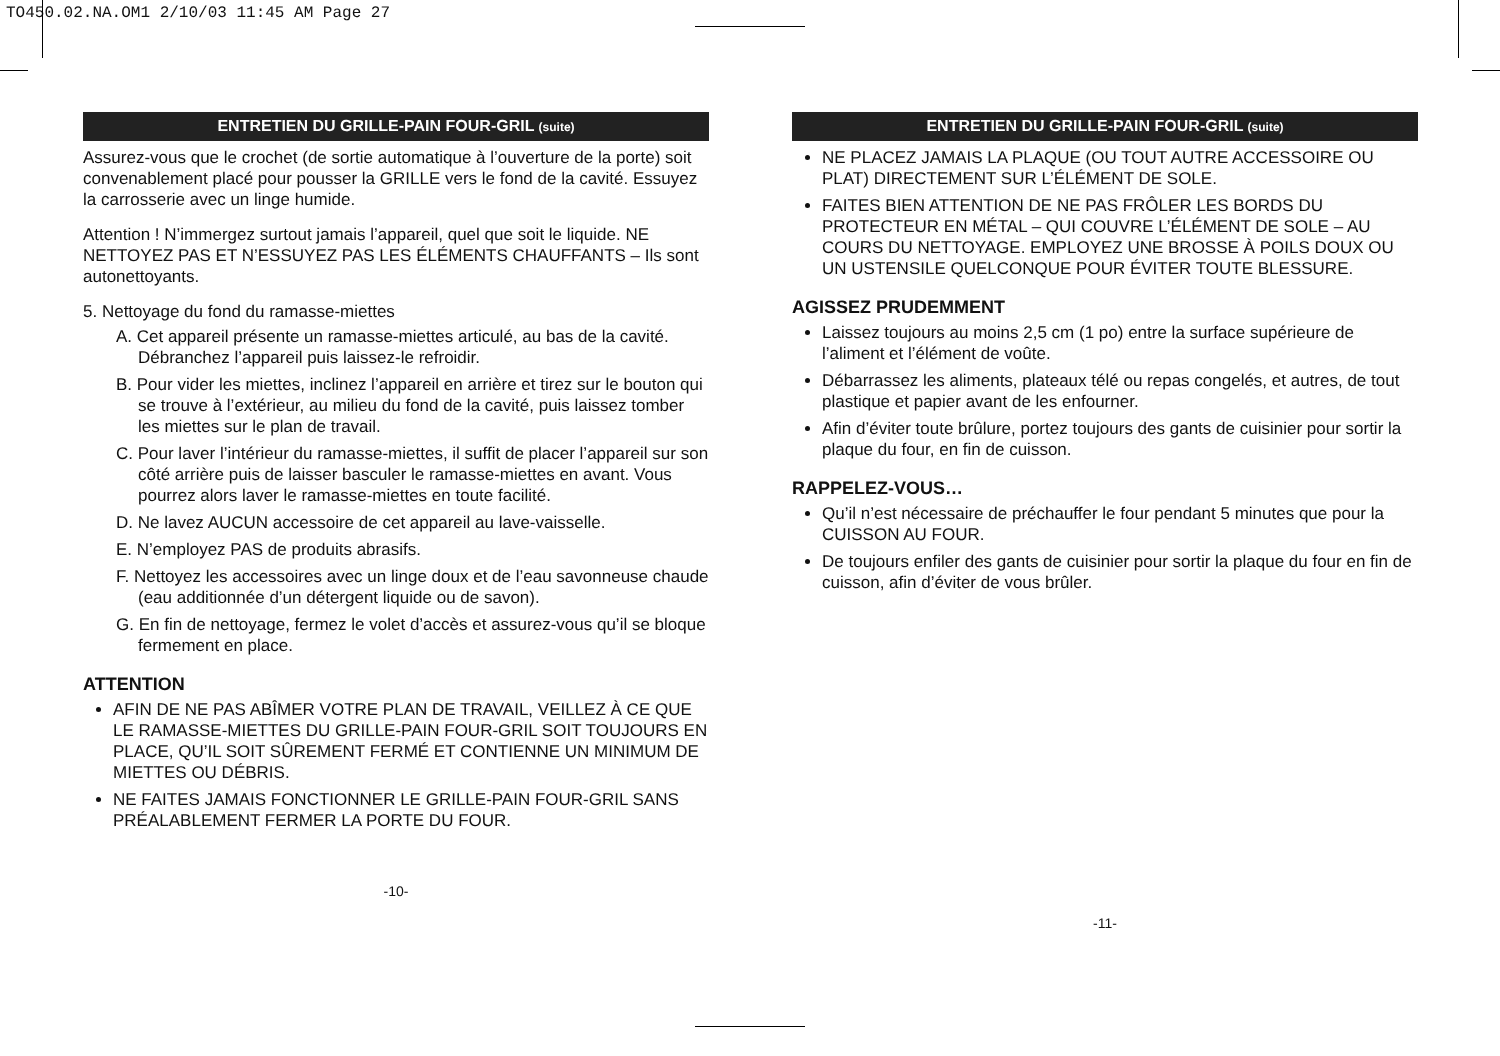TO450.02.NA.OM1 2/10/03 11:45 AM Page 27
ENTRETIEN DU GRILLE-PAIN FOUR-GRIL (suite)
Assurez-vous que le crochet (de sortie automatique à l’ouverture de la porte) soit convenablement placé pour pousser la GRILLE vers le fond de la cavité. Essuyez la carrosserie avec un linge humide.
Attention ! N’immergez surtout jamais l’appareil, quel que soit le liquide. NE NETTOYEZ PAS ET N’ESSUYEZ PAS LES ÉLÉMENTS CHAUFFANTS – Ils sont autonettoyants.
5. Nettoyage du fond du ramasse-miettes
A. Cet appareil présente un ramasse-miettes articulé, au bas de la cavité. Débranchez l’appareil puis laissez-le refroidir.
B. Pour vider les miettes, inclinez l’appareil en arrière et tirez sur le bouton qui se trouve à l’extérieur, au milieu du fond de la cavité, puis laissez tomber les miettes sur le plan de travail.
C. Pour laver l’intérieur du ramasse-miettes, il suffit de placer l’appareil sur son côté arrière puis de laisser basculer le ramasse-miettes en avant. Vous pourrez alors laver le ramasse-miettes en toute facilité.
D. Ne lavez AUCUN accessoire de cet appareil au lave-vaisselle.
E. N’employez PAS de produits abrasifs.
F. Nettoyez les accessoires avec un linge doux et de l’eau savonneuse chaude (eau additionnée d’un détergent liquide ou de savon).
G. En fin de nettoyage, fermez le volet d’accès et assurez-vous qu’il se bloque fermement en place.
ATTENTION
AFIN DE NE PAS ABÎMER VOTRE PLAN DE TRAVAIL, VEILLEZ À CE QUE LE RAMASSE-MIETTES DU GRILLE-PAIN FOUR-GRIL SOIT TOUJOURS EN PLACE, QU’IL SOIT SÛREMENT FERMÉ ET CONTIENNE UN MINIMUM DE MIETTES OU DÉBRIS.
NE FAITES JAMAIS FONCTIONNER LE GRILLE-PAIN FOUR-GRIL SANS PRÉALABLEMENT FERMER LA PORTE DU FOUR.
-10-
ENTRETIEN DU GRILLE-PAIN FOUR-GRIL (suite)
NE PLACEZ JAMAIS LA PLAQUE (OU TOUT AUTRE ACCESSOIRE OU PLAT) DIRECTEMENT SUR L’ÉLÉMENT DE SOLE.
FAITES BIEN ATTENTION DE NE PAS FRÔLER LES BORDS DU PROTECTEUR EN MÉTAL – QUI COUVRE L’ÉLÉMENT DE SOLE – AU COURS DU NETTOYAGE. EMPLOYEZ UNE BROSSE À POILS DOUX OU UN USTENSILE QUELCONQUE POUR ÉVITER TOUTE BLESSURE.
AGISSEZ PRUDEMMENT
Laissez toujours au moins 2,5 cm (1 po) entre la surface supérieure de l’aliment et l’élément de voûte.
Débarrassez les aliments, plateaux télé ou repas congelés, et autres, de tout plastique et papier avant de les enfourner.
Afin d’éviter toute brûlure, portez toujours des gants de cuisinier pour sortir la plaque du four, en fin de cuisson.
RAPPELEZ-VOUS…
Qu’il n’est nécessaire de préchauffer le four pendant 5 minutes que pour la CUISSON AU FOUR.
De toujours enfiler des gants de cuisinier pour sortir la plaque du four en fin de cuisson, afin d’éviter de vous brûler.
-11-